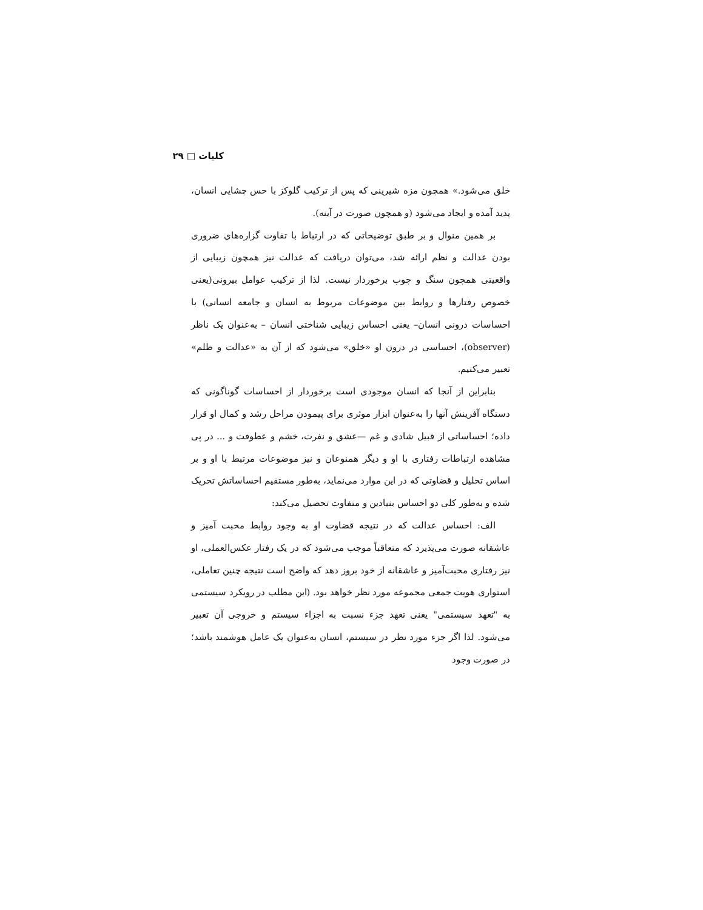کلیات □ ۲۹
خلق می‌شود.» همچون مزه شیرینی که پس از ترکیب گلوکز با حس چشایی انسان، پدید آمده و ایجاد می‌شود (و همچون صورت در آینه).
بر همین منوال و بر طبق توضیحاتی که در ارتباط با تفاوت گزاره‌های ضروری بودن عدالت و نظم ارائه شد، می‌توان دریافت که عدالت نیز همچون زیبایی از واقعیتی همچون سنگ و چوب برخوردار نیست. لذا از ترکیب عوامل بیرونی(یعنی خصوص رفتارها و روابط بین موضوعات مربوط به انسان و جامعه انسانی) با احساسات درونی انسان– یعنی احساس زیبایی شناختی انسان – به‌عنوان یک ناظر (observer)، احساسی در درون او «خلق» می‌شود که از آن به «عدالت و ظلم» تعبیر می‌کنیم.
بنابراین از آنجا که انسان موجودی است برخوردار از احساسات گوناگونی که دستگاه آفرینش آنها را به‌عنوان ابزار موثری برای پیمودن مراحل رشد و کمال او قرار داده؛ احساساتی از قبیل شادی و غم —عشق و نفرت، خشم و عطوفت و ... در پی مشاهده ارتباطات رفتاری با او و دیگر همنوعان و نیز موضوعات مرتبط با او و بر اساس تحلیل و قضاوتی که در این موارد می‌نماید، به‌طور مستقیم احساساتش تحریک شده و به‌طور کلی دو احساس بنیادین و متفاوت تحصیل می‌کند:
الف: احساس عدالت که در نتیجه قضاوت او به وجود روابط محبت آمیز و عاشقانه صورت می‌پذیرد که متعاقباً موجب می‌شود که در یک رفتار عکس‌العملی، او نیز رفتاری محبت‌آمیز و عاشقانه از خود بروز دهد که واضح است نتیجه چنین تعاملی، استواری هویت جمعی مجموعه مورد نظر خواهد بود. (این مطلب در رویکرد سیستمی به "تعهد سیستمی" یعنی تعهد جزء نسبت به اجزاء سیستم و خروجی آن تعبیر می‌شود. لذا اگر جزء مورد نظر در سیستم، انسان به‌عنوان یک عامل هوشمند باشد؛ در صورت وجود